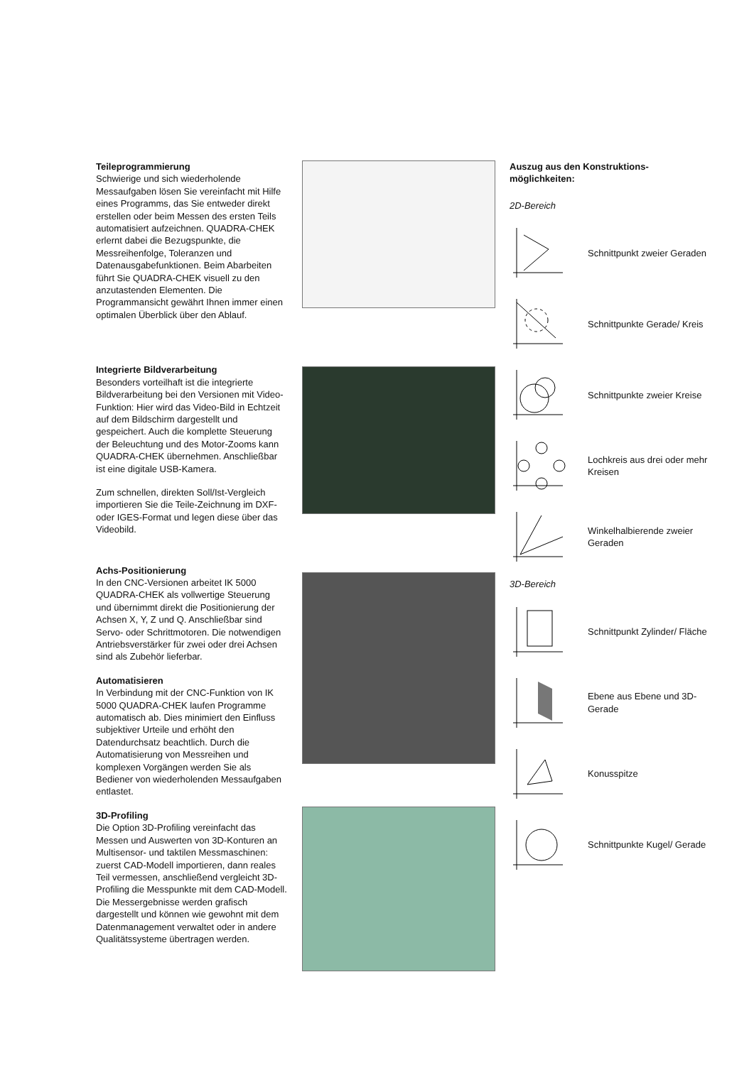Teileprogrammierung
Schwierige und sich wiederholende Messaufgaben lösen Sie vereinfacht mit Hilfe eines Programms, das Sie entweder direkt erstellen oder beim Messen des ersten Teils automatisiert aufzeichnen. QUADRA-CHEK erlernt dabei die Bezugspunkte, die Messreihenfolge, Toleranzen und Datenausgabefunktionen. Beim Abarbeiten führt Sie QUADRA-CHEK visuell zu den anzutastenden Elementen. Die Programmansicht gewährt Ihnen immer einen optimalen Überblick über den Ablauf.
Integrierte Bildverarbeitung
Besonders vorteilhaft ist die integrierte Bildverarbeitung bei den Versionen mit Video-Funktion: Hier wird das Video-Bild in Echtzeit auf dem Bildschirm dargestellt und gespeichert. Auch die komplette Steuerung der Beleuchtung und des Motor-Zooms kann QUADRA-CHEK übernehmen. Anschließbar ist eine digitale USB-Kamera.
Zum schnellen, direkten Soll/Ist-Vergleich importieren Sie die Teile-Zeichnung im DXF- oder IGES-Format und legen diese über das Videobild.
Achs-Positionierung
In den CNC-Versionen arbeitet IK 5000 QUADRA-CHEK als vollwertige Steuerung und übernimmt direkt die Positionierung der Achsen X, Y, Z und Q. Anschließbar sind Servo- oder Schrittmotoren. Die notwendigen Antriebsverstärker für zwei oder drei Achsen sind als Zubehör lieferbar.
Automatisieren
In Verbindung mit der CNC-Funktion von IK 5000 QUADRA-CHEK laufen Programme automatisch ab. Dies minimiert den Einfluss subjektiver Urteile und erhöht den Datendurchsatz beachtlich. Durch die Automatisierung von Messreihen und komplexen Vorgängen werden Sie als Bediener von wiederholenden Messaufgaben entlastet.
3D-Profiling
Die Option 3D-Profiling vereinfacht das Messen und Auswerten von 3D-Konturen an Multisensor- und taktilen Messmaschinen: zuerst CAD-Modell importieren, dann reales Teil vermessen, anschließend vergleicht 3D-Profiling die Messpunkte mit dem CAD-Modell. Die Messergebnisse werden grafisch dargestellt und können wie gewohnt mit dem Datenmanagement verwaltet oder in andere Qualitätssysteme übertragen werden.
Auszug aus den Konstruktions-
möglichkeiten:
2D-Bereich
Schnittpunkt zweier Geraden
Schnittpunkte Gerade/ Kreis
Schnittpunkte zweier Kreise
Lochkreis aus drei oder mehr Kreisen
Winkelhalbierende zweier Geraden
3D-Bereich
Schnittpunkt Zylinder/ Fläche
Ebene aus Ebene und 3D-Gerade
Konusspitze
Schnittpunkte Kugel/ Gerade